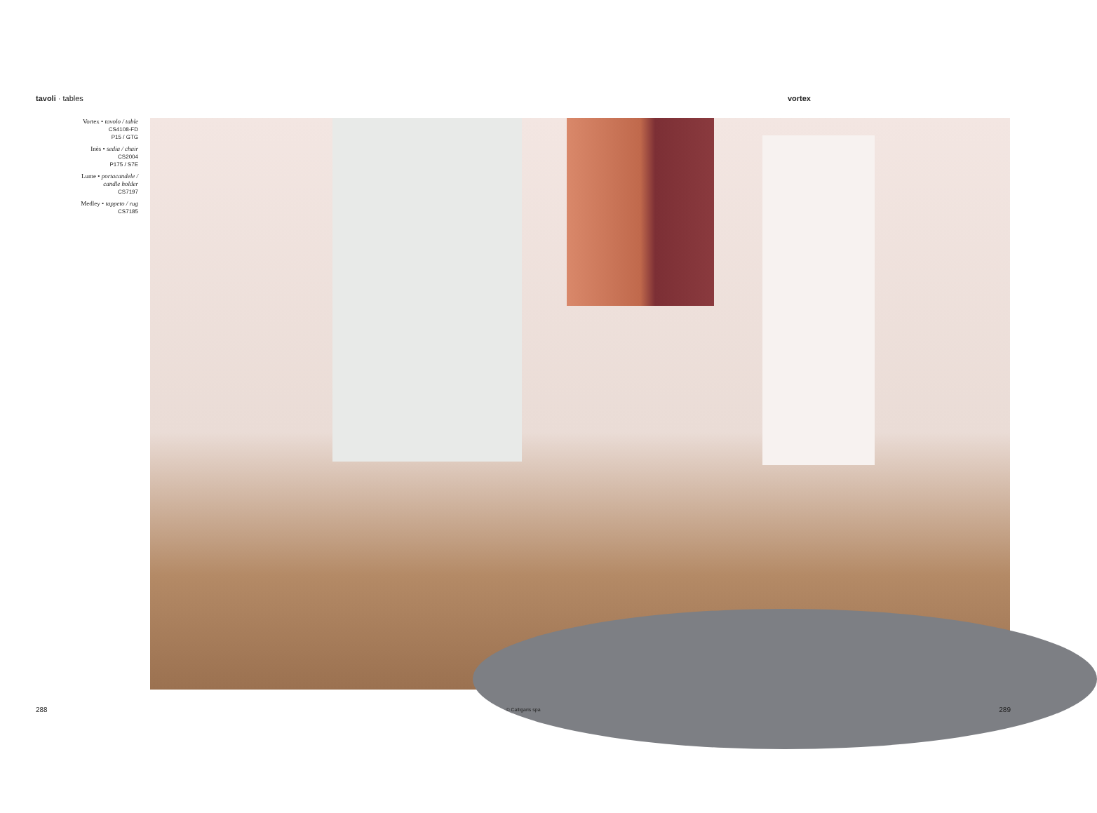tavoli · tables vortex
Vortex • tavolo / table
CS4108-FD
P15 / GTG
Inès • sedia / chair
CS2004
P175 / S7E
Lume • portacandele /
candle holder
CS7197
Medley • tappeto / rug
CS7185
288 © Calligaris spa 289